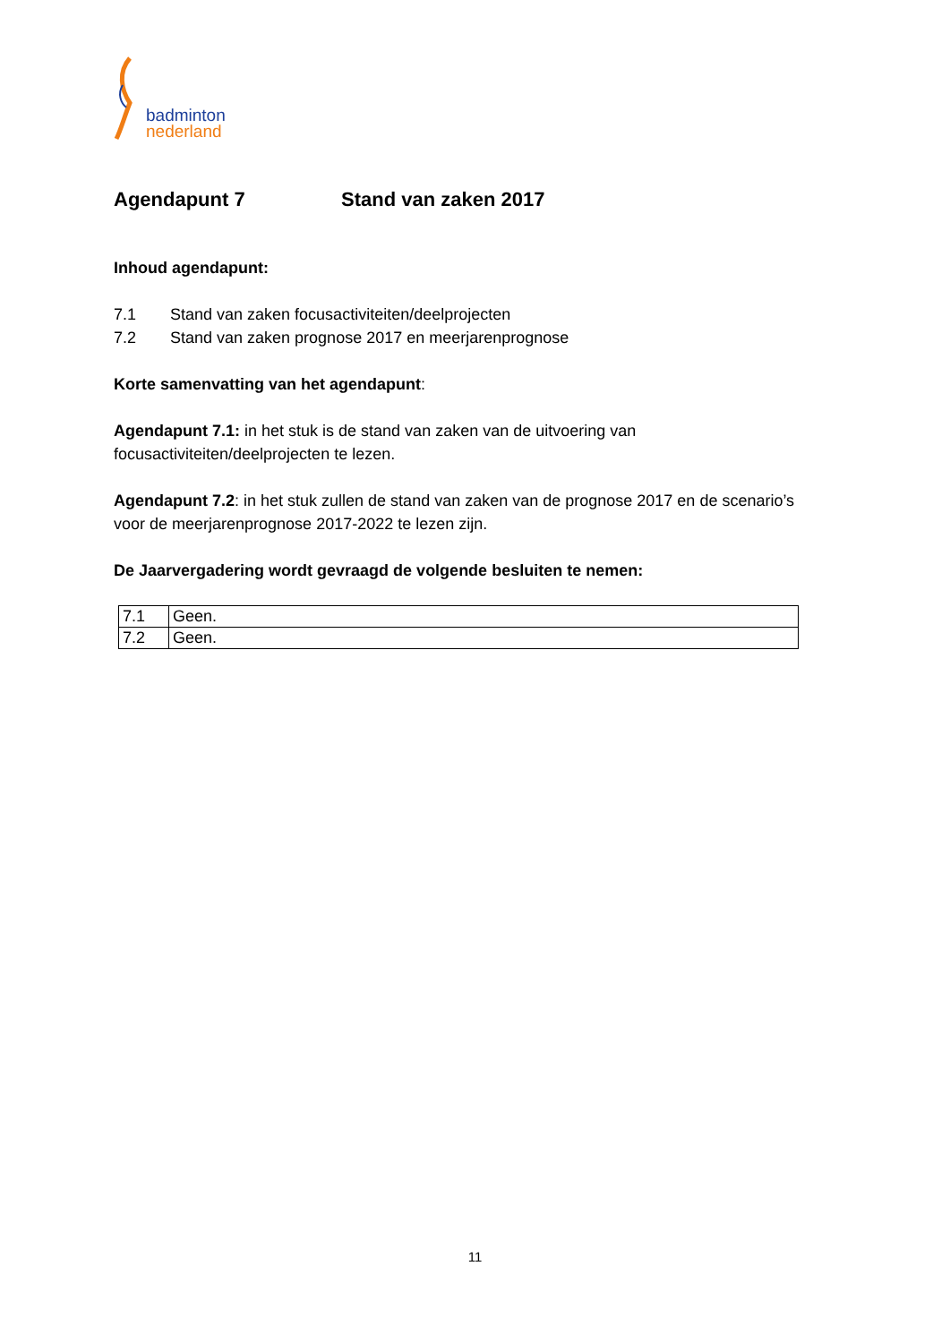badminton
nederland
Agendapunt 7 Stand van zaken 2017
Inhoud agendapunt:
7.1 Stand van zaken focusactiviteiten/deelprojecten
7.2 Stand van zaken prognose 2017 en meerjarenprognose
Korte samenvatting van het agendapunt:
Agendapunt 7.1: in het stuk is de stand van zaken van de uitvoering van focusactiviteiten/deelprojecten te lezen.
Agendapunt 7.2: in het stuk zullen de stand van zaken van de prognose 2017 en de scenario’s voor de meerjarenprognose 2017-2022 te lezen zijn.
De Jaarvergadering wordt gevraagd de volgende besluiten te nemen:
| 7.1 | Geen. |
| 7.2 | Geen. |
11